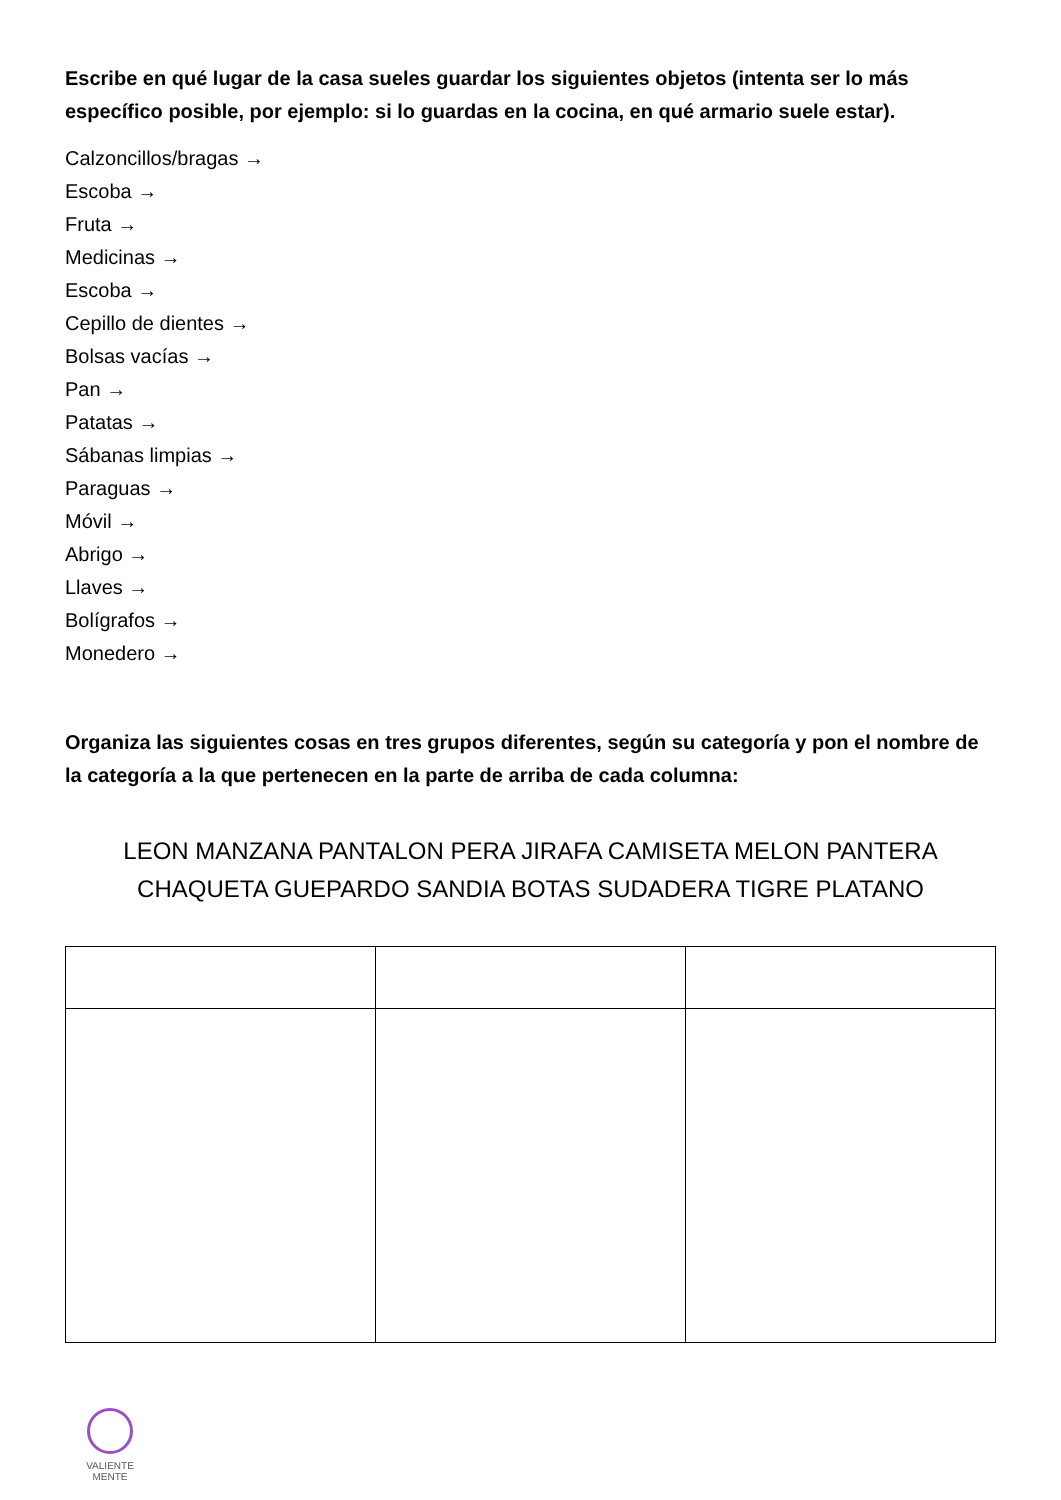Escribe en qué lugar de la casa sueles guardar los siguientes objetos (intenta ser lo más específico posible, por ejemplo: si lo guardas en la cocina, en qué armario suele estar).
Calzoncillos/bragas →
Escoba →
Fruta →
Medicinas →
Escoba →
Cepillo de dientes →
Bolsas vacías →
Pan →
Patatas →
Sábanas limpias →
Paraguas →
Móvil →
Abrigo →
Llaves →
Bolígrafos →
Monedero →
Organiza las siguientes cosas en tres grupos diferentes, según su categoría y pon el nombre de la categoría a la que pertenecen en la parte de arriba de cada columna:
LEON MANZANA PANTALON PERA JIRAFA CAMISETA MELON PANTERA
CHAQUETA GUEPARDO SANDIA BOTAS SUDADERA TIGRE PLATANO
VALIENTE
MENTE